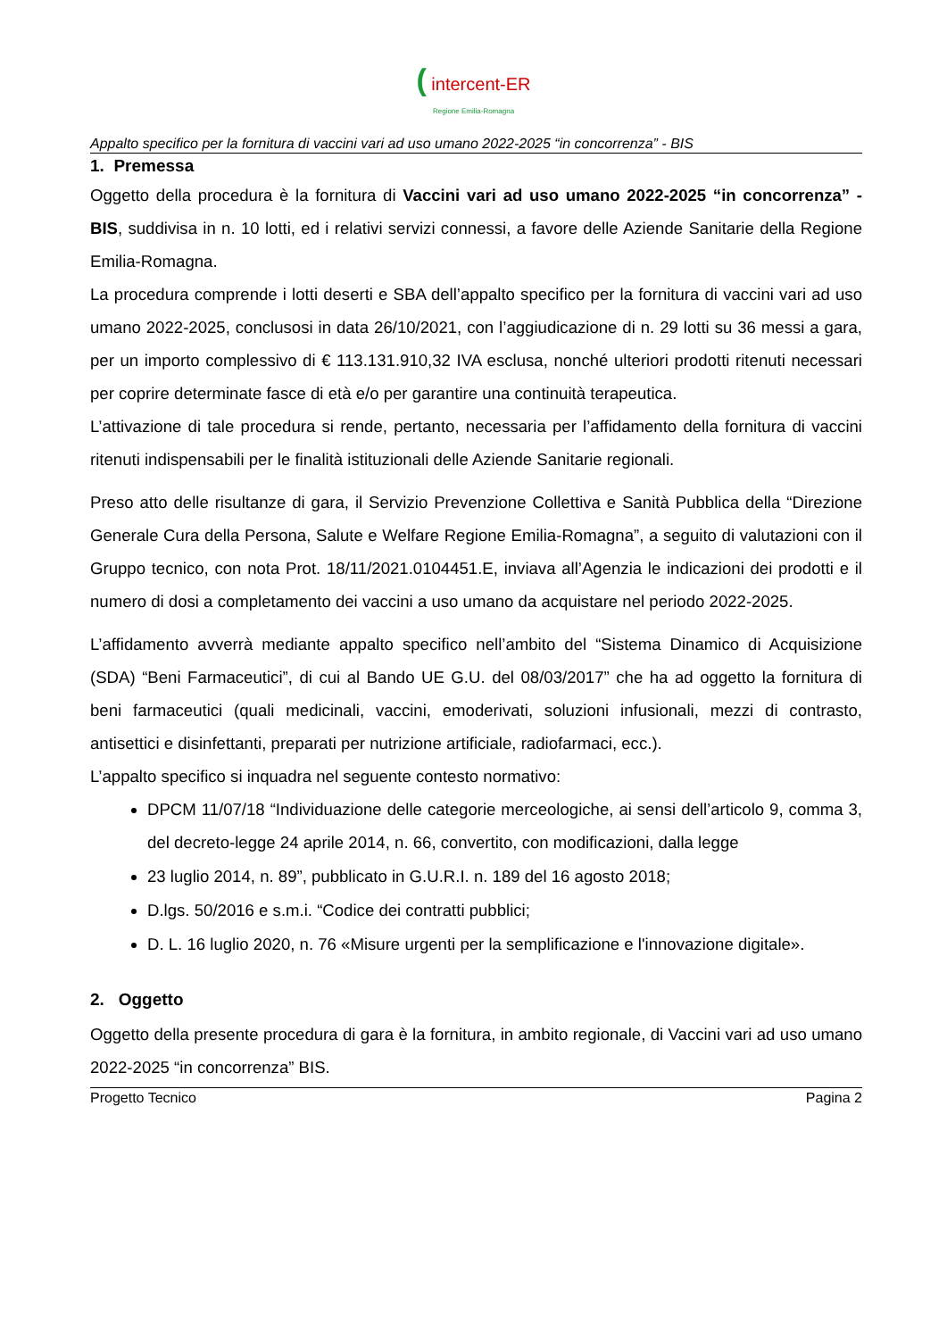( intercent-ER
Regione Emilia-Romagna
Appalto specifico per la fornitura di vaccini vari ad uso umano 2022-2025 “in concorrenza” - BIS
1. Premessa
Oggetto della procedura è la fornitura di Vaccini vari ad uso umano 2022-2025 “in concorrenza” - BIS, suddivisa in n. 10 lotti, ed i relativi servizi connessi, a favore delle Aziende Sanitarie della Regione Emilia-Romagna.
La procedura comprende i lotti deserti e SBA dell’appalto specifico per la fornitura di vaccini vari ad uso umano 2022-2025, conclusosi in data 26/10/2021, con l’aggiudicazione di n. 29 lotti su 36 messi a gara, per un importo complessivo di € 113.131.910,32 IVA esclusa, nonché ulteriori prodotti ritenuti necessari per coprire determinate fasce di età e/o per garantire una continuità terapeutica.
L’attivazione di tale procedura si rende, pertanto, necessaria per l’affidamento della fornitura di vaccini ritenuti indispensabili per le finalità istituzionali delle Aziende Sanitarie regionali.
Preso atto delle risultanze di gara, il Servizio Prevenzione Collettiva e Sanità Pubblica della “Direzione Generale Cura della Persona, Salute e Welfare Regione Emilia-Romagna”, a seguito di valutazioni con il Gruppo tecnico, con nota Prot. 18/11/2021.0104451.E, inviava all’Agenzia le indicazioni dei prodotti e il numero di dosi a completamento dei vaccini a uso umano da acquistare nel periodo 2022-2025.
L’affidamento avverrà mediante appalto specifico nell’ambito del “Sistema Dinamico di Acquisizione (SDA) “Beni Farmaceutici”, di cui al Bando UE G.U. del 08/03/2017” che ha ad oggetto la fornitura di beni farmaceutici (quali medicinali, vaccini, emoderivati, soluzioni infusionali, mezzi di contrasto, antisettici e disinfettanti, preparati per nutrizione artificiale, radiofarmaci, ecc.).
L’appalto specifico si inquadra nel seguente contesto normativo:
DPCM 11/07/18 “Individuazione delle categorie merceologiche, ai sensi dell’articolo 9, comma 3, del decreto-legge 24 aprile 2014, n. 66, convertito, con modificazioni, dalla legge
23 luglio 2014, n. 89”, pubblicato in G.U.R.I. n. 189 del 16 agosto 2018;
D.lgs. 50/2016 e s.m.i. “Codice dei contratti pubblici;
D. L. 16 luglio 2020, n. 76 «Misure urgenti per la semplificazione e l'innovazione digitale».
2. Oggetto
Oggetto della presente procedura di gara è la fornitura, in ambito regionale, di Vaccini vari ad uso umano 2022-2025 “in concorrenza” BIS.
Progetto Tecnico Pagina 2